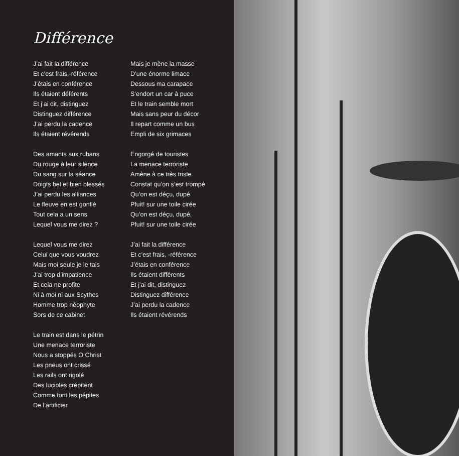Différence
J’ai fait la différence
Et c’est frais,-référence
J’étais en conférence
Ils étaient déférents
Et j’ai dit, distinguez
Distinguez différence
J’ai perdu la cadence
Ils étaient révérends
Des amants aux rubans
Du rouge à leur silence
Du sang sur la séance
Doigts bel et bien blessés
J’ai perdu les alliances
Le fleuve en est gonflé
Tout cela a un sens
Lequel vous me direz ?
Lequel vous me direz
Celui que vous voudrez
Mais moi seule je le tais
J’ai trop d’impatience
Et cela ne profite
Ni à moi ni aux Scythes
Homme trop néophyte
Sors de ce cabinet
Le train est dans le pétrin
Une menace terroriste
Nous a stoppés O Christ
Les pneus ont crissé
Les rails ont rigolé
Des lucioles crépitent
Comme font les pépites
De l’artificier
Mais je mène la masse
D’une énorme limace
Dessous ma carapace
S’endort un car à puce
Et le train semble mort
Mais sans peur du décor
Il repart comme un bus
Empli de six grimaces
Engorgé de touristes
La menace terroriste
Amène à ce très triste
Constat qu’on s’est trompé
Qu’on est déçu, dupé
Pfuit! sur une toile cirée
Qu’on est déçu, dupé,
Pfuit! sur une toile cirée
J’ai fait la différence
Et c’est frais, -référence
J’étais en conférence
Ils étaient différents
Et j’ai dit, distinguez
Distinguez différence
J’ai perdu la cadence
Ils étaient révérends